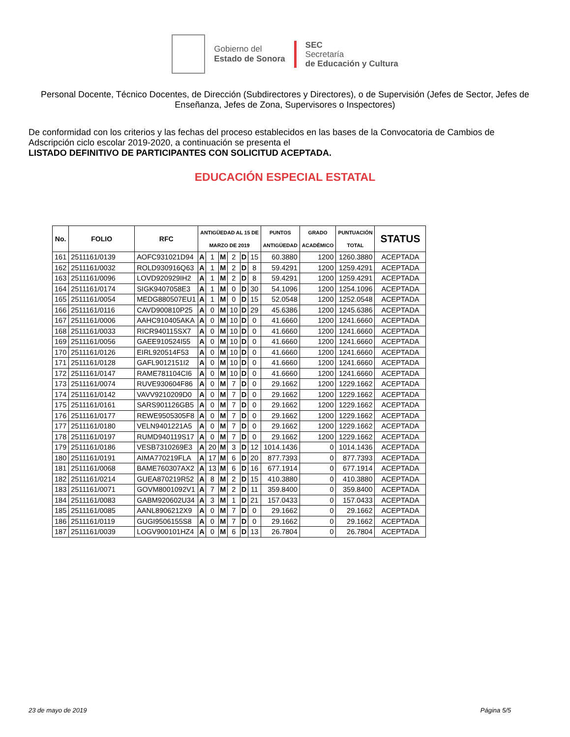Gobierno del
Estado de Sonora
SEC
Secretaría
de Educación y Cultura
Personal Docente, Técnico Docentes, de Dirección (Subdirectores y Directores), o de Supervisión (Jefes de Sector, Jefes de Enseñanza, Jefes de Zona, Supervisores o Inspectores)
De conformidad con los criterios y las fechas del proceso establecidos en las bases de la Convocatoria de Cambios de Adscripción ciclo escolar 2019-2020, a continuación se presenta el
LISTADO DEFINITIVO DE PARTICIPANTES CON SOLICITUD ACEPTADA.
EDUCACIÓN ESPECIAL ESTATAL
| No. | FOLIO | RFC | ANTIGÜEDAD AL 15 DE MARZO DE 2019 | | | | | | PUNTOS ANTIGÜEDAD | GRADO ACADÉMICO | PUNTUACIÓN TOTAL | STATUS |
| --- | --- | --- | --- | --- | --- | --- | --- | --- | --- | --- | --- | --- |
| 161 | 2511161/0139 | AOFC931021D94 | A | 1 | M | 2 | D | 15 | 60.3880 | 1200 | 1260.3880 | ACEPTADA |
| 162 | 2511161/0032 | ROLD930916Q63 | A | 1 | M | 2 | D | 8 | 59.4291 | 1200 | 1259.4291 | ACEPTADA |
| 163 | 2511161/0096 | LOVD920929IH2 | A | 1 | M | 2 | D | 8 | 59.4291 | 1200 | 1259.4291 | ACEPTADA |
| 164 | 2511161/0174 | SIGK9407058E3 | A | 1 | M | 0 | D | 30 | 54.1096 | 1200 | 1254.1096 | ACEPTADA |
| 165 | 2511161/0054 | MEDG880507EU1 | A | 1 | M | 0 | D | 15 | 52.0548 | 1200 | 1252.0548 | ACEPTADA |
| 166 | 2511161/0116 | CAVD900810P25 | A | 0 | M | 10 | D | 29 | 45.6386 | 1200 | 1245.6386 | ACEPTADA |
| 167 | 2511161/0006 | AAHC910405AKA | A | 0 | M | 10 | D | 0 | 41.6660 | 1200 | 1241.6660 | ACEPTADA |
| 168 | 2511161/0033 | RICR940115SX7 | A | 0 | M | 10 | D | 0 | 41.6660 | 1200 | 1241.6660 | ACEPTADA |
| 169 | 2511161/0056 | GAEE910524I55 | A | 0 | M | 10 | D | 0 | 41.6660 | 1200 | 1241.6660 | ACEPTADA |
| 170 | 2511161/0126 | EIRL920514F53 | A | 0 | M | 10 | D | 0 | 41.6660 | 1200 | 1241.6660 | ACEPTADA |
| 171 | 2511161/0128 | GAFL9012151I2 | A | 0 | M | 10 | D | 0 | 41.6660 | 1200 | 1241.6660 | ACEPTADA |
| 172 | 2511161/0147 | RAME781104CI6 | A | 0 | M | 10 | D | 0 | 41.6660 | 1200 | 1241.6660 | ACEPTADA |
| 173 | 2511161/0074 | RUVE930604F86 | A | 0 | M | 7 | D | 0 | 29.1662 | 1200 | 1229.1662 | ACEPTADA |
| 174 | 2511161/0142 | VAVV9210209D0 | A | 0 | M | 7 | D | 0 | 29.1662 | 1200 | 1229.1662 | ACEPTADA |
| 175 | 2511161/0161 | SARS901126GB5 | A | 0 | M | 7 | D | 0 | 29.1662 | 1200 | 1229.1662 | ACEPTADA |
| 176 | 2511161/0177 | REWE9505305F8 | A | 0 | M | 7 | D | 0 | 29.1662 | 1200 | 1229.1662 | ACEPTADA |
| 177 | 2511161/0180 | VELN9401221A5 | A | 0 | M | 7 | D | 0 | 29.1662 | 1200 | 1229.1662 | ACEPTADA |
| 178 | 2511161/0197 | RUMD940119S17 | A | 0 | M | 7 | D | 0 | 29.1662 | 1200 | 1229.1662 | ACEPTADA |
| 179 | 2511161/0186 | VESB7310269E3 | A | 20 | M | 3 | D | 12 | 1014.1436 | 0 | 1014.1436 | ACEPTADA |
| 180 | 2511161/0191 | AIMA770219FLA | A | 17 | M | 6 | D | 20 | 877.7393 | 0 | 877.7393 | ACEPTADA |
| 181 | 2511161/0068 | BAME760307AX2 | A | 13 | M | 6 | D | 16 | 677.1914 | 0 | 677.1914 | ACEPTADA |
| 182 | 2511161/0214 | GUEA870219R52 | A | 8 | M | 2 | D | 15 | 410.3880 | 0 | 410.3880 | ACEPTADA |
| 183 | 2511161/0071 | GOVM8001092V1 | A | 7 | M | 2 | D | 11 | 359.8400 | 0 | 359.8400 | ACEPTADA |
| 184 | 2511161/0083 | GABM920602U34 | A | 3 | M | 1 | D | 21 | 157.0433 | 0 | 157.0433 | ACEPTADA |
| 185 | 2511161/0085 | AANL8906212X9 | A | 0 | M | 7 | D | 0 | 29.1662 | 0 | 29.1662 | ACEPTADA |
| 186 | 2511161/0119 | GUGI9506155S8 | A | 0 | M | 7 | D | 0 | 29.1662 | 0 | 29.1662 | ACEPTADA |
| 187 | 2511161/0039 | LOGV900101HZ4 | A | 0 | M | 6 | D | 13 | 26.7804 | 0 | 26.7804 | ACEPTADA |
23 de mayo de 2019 Página 5/5